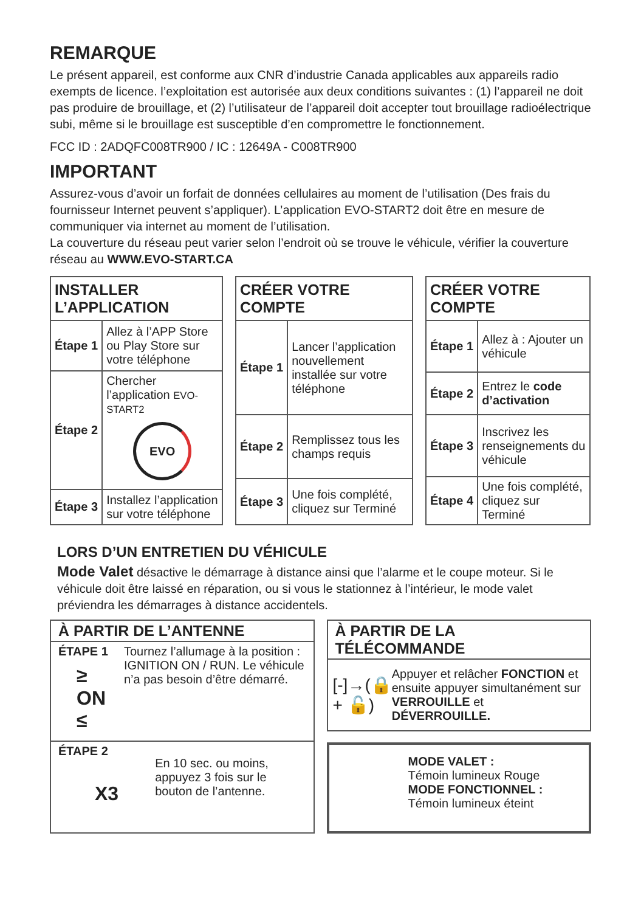REMARQUE
Le présent appareil, est conforme aux CNR d’industrie Canada applicables aux appareils radio exempts de licence. l’exploitation est autorisée aux deux conditions suivantes : (1) l’appareil ne doit pas produire de brouillage, et (2) l’utilisateur de l’appareil doit accepter tout brouillage radioélectrique subi, même si le brouillage est susceptible d’en compromettre le fonctionnement.
FCC ID : 2ADQFC008TR900 / IC : 12649A - C008TR900
IMPORTANT
Assurez-vous d’avoir un forfait de données cellulaires au moment de l’utilisation (Des frais du fournisseur Internet peuvent s’appliquer). L’application EVO-START2 doit être en mesure de communiquer via internet au moment de l’utilisation.
La couverture du réseau peut varier selon l’endroit où se trouve le véhicule, vérifier la couverture réseau au WWW.EVO-START.CA
| INSTALLER L’APPLICATION | |
| --- | --- |
| Étape 1 | Allez à l’APP Store ou Play Store sur votre téléphone |
| Étape 2 | Chercher l’application EVO-START2 EVO |
| Étape 3 | Installez l’application sur votre téléphone |
| CRÉER VOTRE COMPTE | |
| --- | --- |
| Étape 1 | Lancer l’application nouvellement installée sur votre téléphone |
| Étape 2 | Remplissez tous les champs requis |
| Étape 3 | Une fois complété, cliquez sur Terminé |
| CRÉER VOTRE COMPTE | |
| --- | --- |
| Étape 1 | Allez à : Ajouter un véhicule |
| Étape 2 | Entrez le code d’activation |
| Étape 3 | Inscrivez les renseignements du véhicule |
| Étape 4 | Une fois complété, cliquez sur Terminé |
LORS D’UN ENTRETIEN DU VÉHICULE
Mode Valet désactive le démarrage à distance ainsi que l’alarme et le coupe moteur. Si le véhicule doit être laissé en réparation, ou si vous le stationnez à l’intérieur, le mode valet préviendra les démarrages à distance accidentels.
À PARTIR DE L’ANTENNE
ÉTAPE 1
≥ ON ≤
Tournez l’allumage à la position : IGNITION ON / RUN. Le véhicule n’a pas besoin d’être démarré.
ÉTAPE 2
X3
En 10 sec. ou moins, appuyez 3 fois sur le bouton de l’antenne.
À PARTIR DE LA TÉLÉCOMMANDE
[-]→(🔒 + 🔓)
Appuyer et relâcher FONCTION et ensuite appuyer simultanément sur VERROUILLE et DÉVERROUILLE.
MODE VALET :
Témoin lumineux Rouge
MODE FONCTIONNEL :
Témoin lumineux éteint